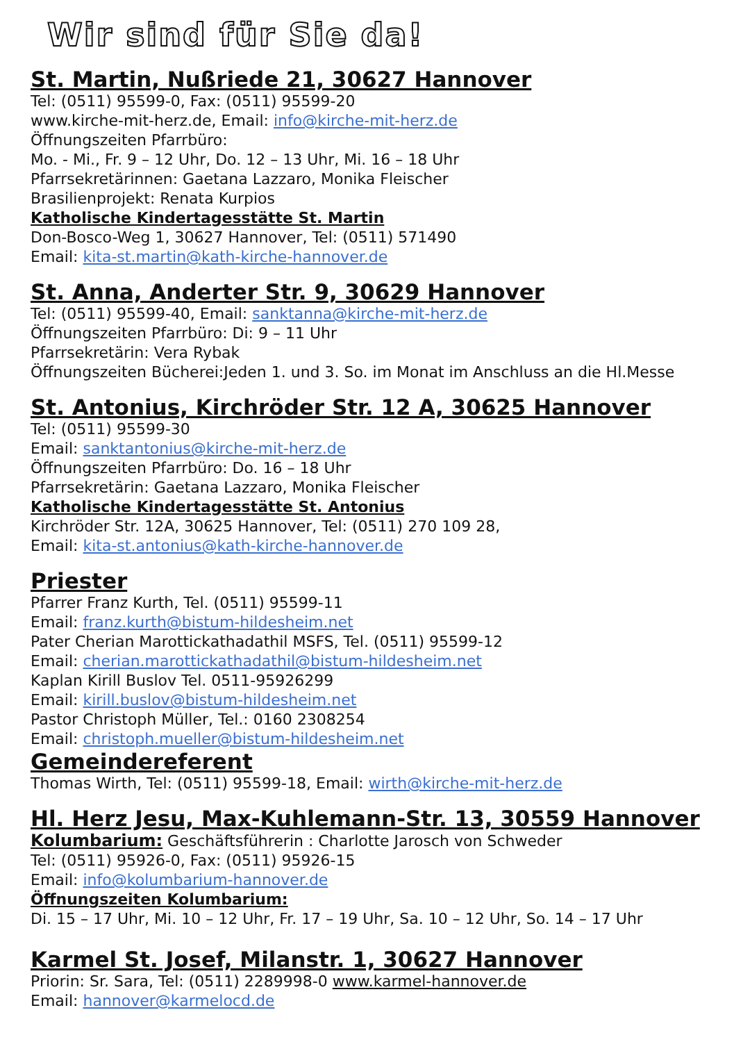Wir sind für Sie da!
St. Martin, Nußriede 21, 30627 Hannover
Tel: (0511) 95599-0, Fax: (0511) 95599-20
www.kirche-mit-herz.de, Email: info@kirche-mit-herz.de
Öffnungszeiten Pfarrbüro:
Mo. - Mi., Fr. 9 – 12 Uhr, Do. 12 – 13 Uhr, Mi. 16 – 18 Uhr
Pfarrsekretärinnen: Gaetana Lazzaro, Monika Fleischer
Brasilienprojekt: Renata Kurpios
Katholische Kindertagesstätte St. Martin
Don-Bosco-Weg 1, 30627 Hannover, Tel: (0511) 571490
Email: kita-st.martin@kath-kirche-hannover.de
St. Anna, Anderter Str. 9, 30629 Hannover
Tel: (0511) 95599-40, Email: sanktanna@kirche-mit-herz.de
Öffnungszeiten Pfarrbüro: Di: 9 – 11 Uhr
Pfarrsekretärin: Vera Rybak
Öffnungszeiten Bücherei:Jeden 1. und 3. So. im Monat im Anschluss an die Hl.Messe
St. Antonius, Kirchröder Str. 12 A, 30625 Hannover
Tel: (0511) 95599-30
Email: sanktantonius@kirche-mit-herz.de
Öffnungszeiten Pfarrbüro: Do. 16 – 18 Uhr
Pfarrsekretärin: Gaetana Lazzaro, Monika Fleischer
Katholische Kindertagesstätte St. Antonius
Kirchröder Str. 12A, 30625 Hannover, Tel: (0511) 270 109 28,
Email: kita-st.antonius@kath-kirche-hannover.de
Priester
Pfarrer Franz Kurth, Tel. (0511) 95599-11
Email: franz.kurth@bistum-hildesheim.net
Pater Cherian Marottickathadathil MSFS, Tel. (0511) 95599-12
Email: cherian.marottickathadathil@bistum-hildesheim.net
Kaplan Kirill Buslov Tel. 0511-95926299
Email: kirill.buslov@bistum-hildesheim.net
Pastor Christoph Müller, Tel.: 0160 2308254
Email: christoph.mueller@bistum-hildesheim.net
Gemeindereferent
Thomas Wirth, Tel: (0511) 95599-18, Email: wirth@kirche-mit-herz.de
Hl. Herz Jesu, Max-Kuhlemann-Str. 13, 30559 Hannover
Kolumbarium: Geschäftsführerin : Charlotte Jarosch von Schweder
Tel: (0511) 95926-0, Fax: (0511) 95926-15
Email: info@kolumbarium-hannover.de
Öffnungszeiten Kolumbarium:
Di. 15 – 17 Uhr, Mi. 10 – 12 Uhr, Fr. 17 – 19 Uhr, Sa. 10 – 12 Uhr, So. 14 – 17 Uhr
Karmel St. Josef, Milanstr. 1, 30627 Hannover
Priorin: Sr. Sara, Tel: (0511) 2289998-0 www.karmel-hannover.de
Email: hannover@karmelocd.de